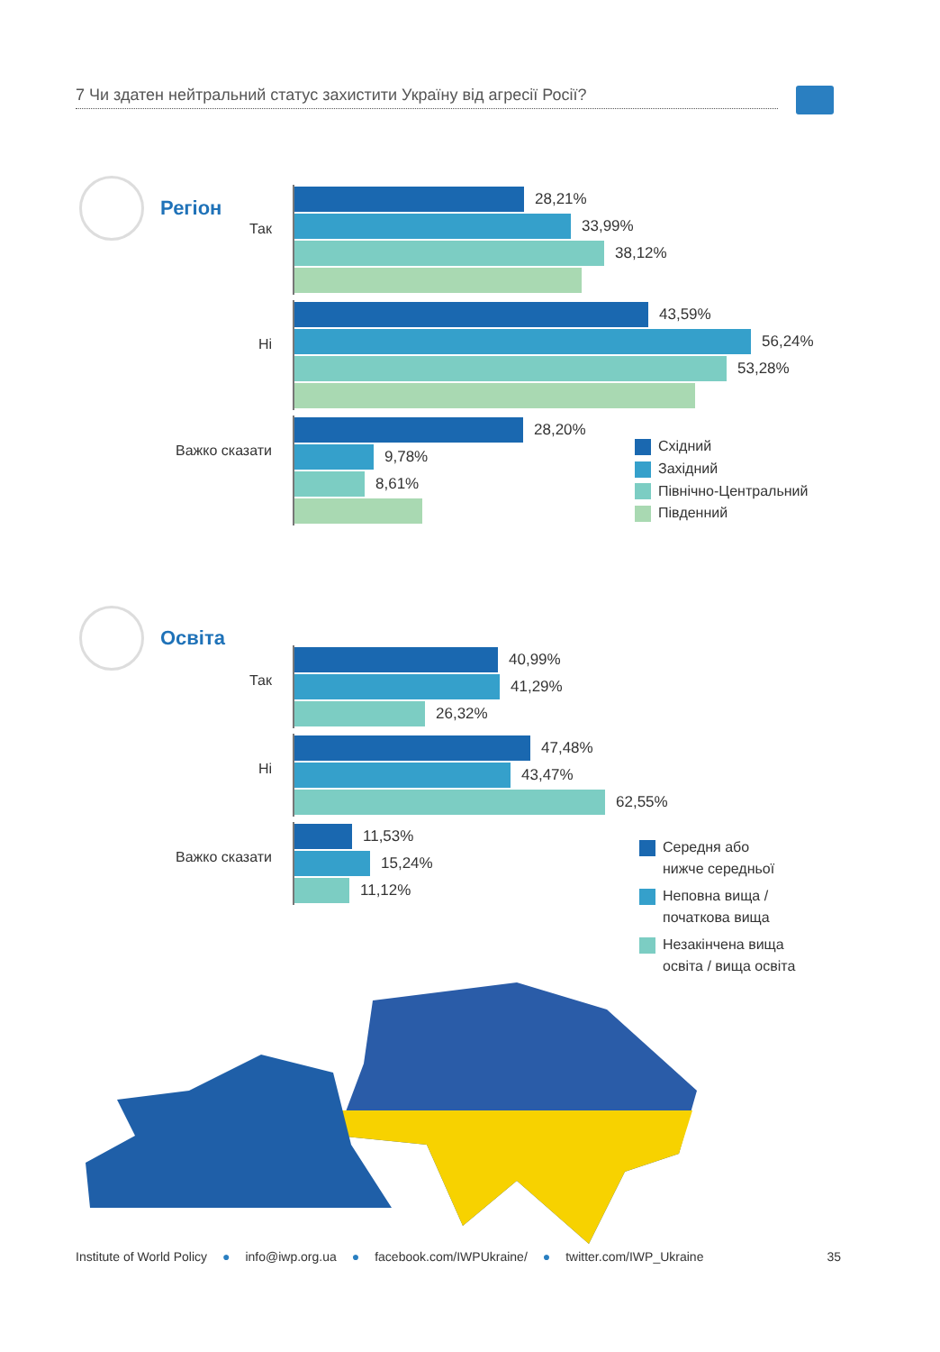7 Чи здатен нейтральний статус захистити Україну від агресії Росії?
Регіон
Так
28,21%
33,99%
38,12%
Ні
43,59%
56,24%
53,28%
Важко сказати
28,20%
9,78%
8,61%
Східний
Західний
Північно-Центральний
Південний
Освіта
Так
40,99%
41,29%
26,32%
Ні
47,48%
43,47%
62,55%
Важко сказати
11,53%
15,24%
11,12%
Середня або
нижче середньої
Неповна вища /
початкова вища
Незакінчена вища
освіта / вища освіта
Institute of World Policy ● info@iwp.org.ua ● facebook.com/IWPUkraine/ ● twitter.com/IWP_Ukraine 35